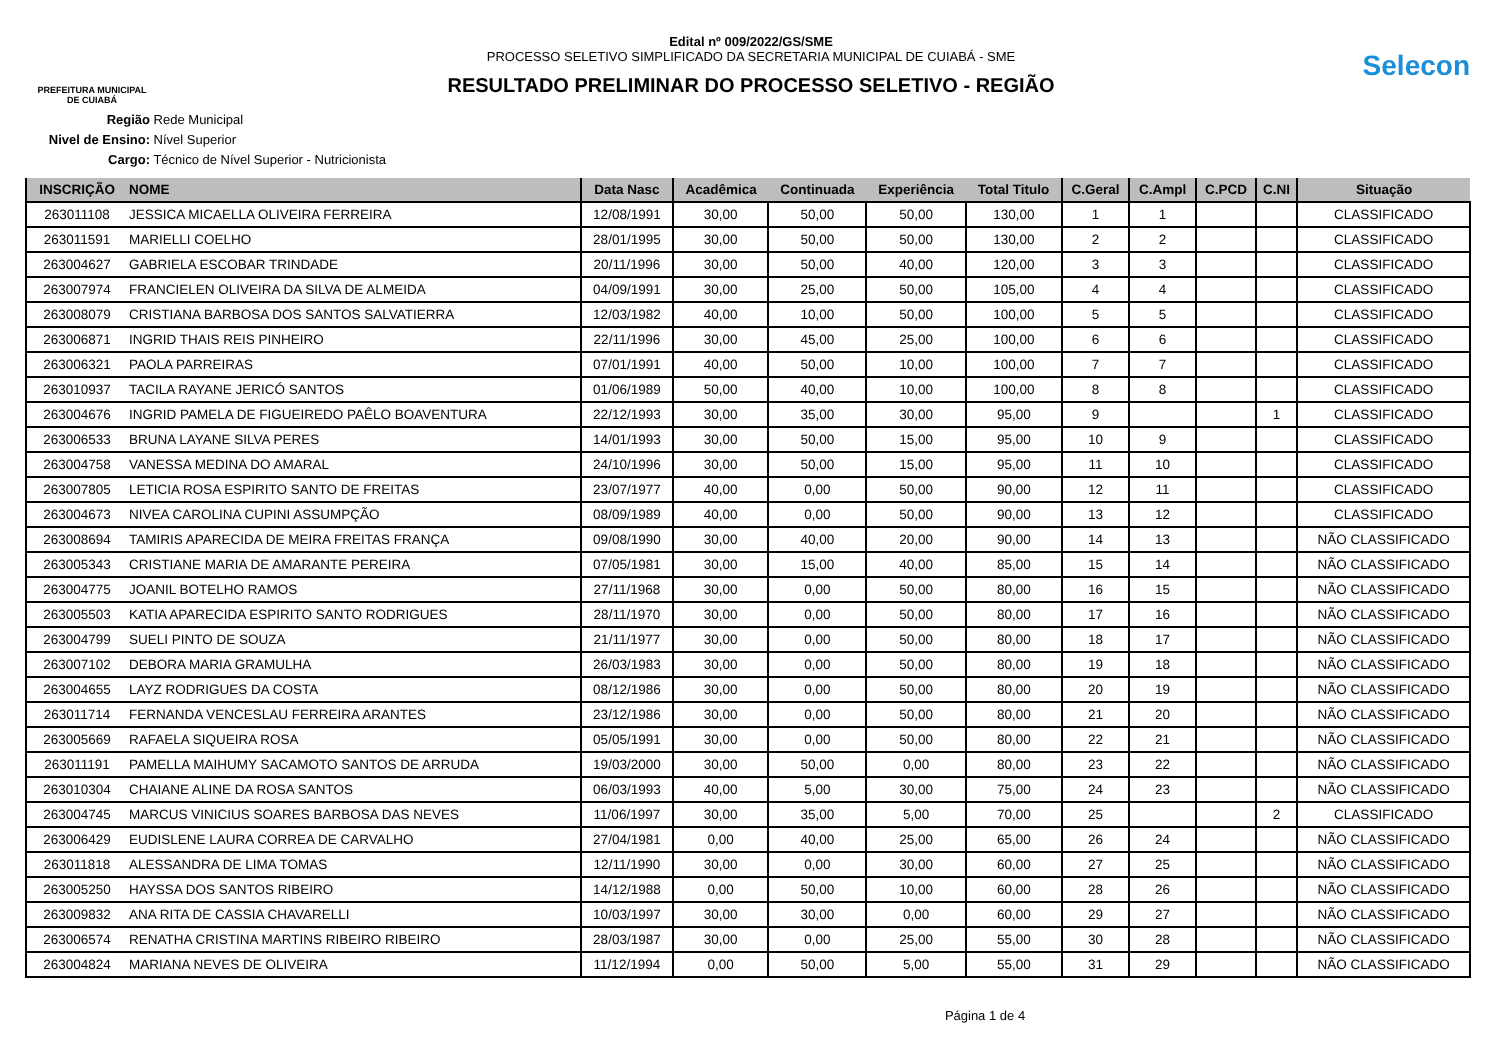PREFEITURA MUNICIPAL
DE CUIABÁ
Edital nº 009/2022/GS/SME
PROCESSO SELETIVO SIMPLIFICADO DA SECRETARIA MUNICIPAL DE CUIABÁ - SME
RESULTADO PRELIMINAR DO PROCESSO SELETIVO - REGIÃO
Selecon
Região Rede Municipal
Nivel de Ensino: Nível Superior
Cargo: Técnico de Nível Superior - Nutricionista
| INSCRIÇÃO | NOME | Data Nasc | Acadêmica | Continuada | Experiência | Total Titulo | C.Geral | C.Ampl | C.PCD | C.NI | Situação |
| --- | --- | --- | --- | --- | --- | --- | --- | --- | --- | --- | --- |
| 263011108 | JESSICA MICAELLA OLIVEIRA FERREIRA | 12/08/1991 | 30,00 | 50,00 | 50,00 | 130,00 | 1 | 1 | | | CLASSIFICADO |
| 263011591 | MARIELLI COELHO | 28/01/1995 | 30,00 | 50,00 | 50,00 | 130,00 | 2 | 2 | | | CLASSIFICADO |
| 263004627 | GABRIELA ESCOBAR TRINDADE | 20/11/1996 | 30,00 | 50,00 | 40,00 | 120,00 | 3 | 3 | | | CLASSIFICADO |
| 263007974 | FRANCIELEN OLIVEIRA DA SILVA DE ALMEIDA | 04/09/1991 | 30,00 | 25,00 | 50,00 | 105,00 | 4 | 4 | | | CLASSIFICADO |
| 263008079 | CRISTIANA BARBOSA DOS SANTOS SALVATIERRA | 12/03/1982 | 40,00 | 10,00 | 50,00 | 100,00 | 5 | 5 | | | CLASSIFICADO |
| 263006871 | INGRID THAIS REIS PINHEIRO | 22/11/1996 | 30,00 | 45,00 | 25,00 | 100,00 | 6 | 6 | | | CLASSIFICADO |
| 263006321 | PAOLA PARREIRAS | 07/01/1991 | 40,00 | 50,00 | 10,00 | 100,00 | 7 | 7 | | | CLASSIFICADO |
| 263010937 | TACILA RAYANE JERICÓ SANTOS | 01/06/1989 | 50,00 | 40,00 | 10,00 | 100,00 | 8 | 8 | | | CLASSIFICADO |
| 263004676 | INGRID PAMELA DE FIGUEIREDO PAÊLO BOAVENTURA | 22/12/1993 | 30,00 | 35,00 | 30,00 | 95,00 | 9 | | | 1 | CLASSIFICADO |
| 263006533 | BRUNA LAYANE SILVA PERES | 14/01/1993 | 30,00 | 50,00 | 15,00 | 95,00 | 10 | 9 | | | CLASSIFICADO |
| 263004758 | VANESSA MEDINA DO AMARAL | 24/10/1996 | 30,00 | 50,00 | 15,00 | 95,00 | 11 | 10 | | | CLASSIFICADO |
| 263007805 | LETICIA ROSA ESPIRITO SANTO DE FREITAS | 23/07/1977 | 40,00 | 0,00 | 50,00 | 90,00 | 12 | 11 | | | CLASSIFICADO |
| 263004673 | NIVEA CAROLINA CUPINI ASSUMPÇÃO | 08/09/1989 | 40,00 | 0,00 | 50,00 | 90,00 | 13 | 12 | | | CLASSIFICADO |
| 263008694 | TAMIRIS APARECIDA DE MEIRA FREITAS FRANÇA | 09/08/1990 | 30,00 | 40,00 | 20,00 | 90,00 | 14 | 13 | | | NÃO CLASSIFICADO |
| 263005343 | CRISTIANE MARIA DE AMARANTE PEREIRA | 07/05/1981 | 30,00 | 15,00 | 40,00 | 85,00 | 15 | 14 | | | NÃO CLASSIFICADO |
| 263004775 | JOANIL BOTELHO RAMOS | 27/11/1968 | 30,00 | 0,00 | 50,00 | 80,00 | 16 | 15 | | | NÃO CLASSIFICADO |
| 263005503 | KATIA APARECIDA ESPIRITO SANTO RODRIGUES | 28/11/1970 | 30,00 | 0,00 | 50,00 | 80,00 | 17 | 16 | | | NÃO CLASSIFICADO |
| 263004799 | SUELI PINTO DE SOUZA | 21/11/1977 | 30,00 | 0,00 | 50,00 | 80,00 | 18 | 17 | | | NÃO CLASSIFICADO |
| 263007102 | DEBORA MARIA GRAMULHA | 26/03/1983 | 30,00 | 0,00 | 50,00 | 80,00 | 19 | 18 | | | NÃO CLASSIFICADO |
| 263004655 | LAYZ RODRIGUES DA COSTA | 08/12/1986 | 30,00 | 0,00 | 50,00 | 80,00 | 20 | 19 | | | NÃO CLASSIFICADO |
| 263011714 | FERNANDA VENCESLAU FERREIRA ARANTES | 23/12/1986 | 30,00 | 0,00 | 50,00 | 80,00 | 21 | 20 | | | NÃO CLASSIFICADO |
| 263005669 | RAFAELA SIQUEIRA ROSA | 05/05/1991 | 30,00 | 0,00 | 50,00 | 80,00 | 22 | 21 | | | NÃO CLASSIFICADO |
| 263011191 | PAMELLA MAIHUMY SACAMOTO SANTOS DE ARRUDA | 19/03/2000 | 30,00 | 50,00 | 0,00 | 80,00 | 23 | 22 | | | NÃO CLASSIFICADO |
| 263010304 | CHAIANE ALINE DA ROSA SANTOS | 06/03/1993 | 40,00 | 5,00 | 30,00 | 75,00 | 24 | 23 | | | NÃO CLASSIFICADO |
| 263004745 | MARCUS VINICIUS SOARES BARBOSA DAS NEVES | 11/06/1997 | 30,00 | 35,00 | 5,00 | 70,00 | 25 | | | 2 | CLASSIFICADO |
| 263006429 | EUDISLENE LAURA CORREA DE CARVALHO | 27/04/1981 | 0,00 | 40,00 | 25,00 | 65,00 | 26 | 24 | | | NÃO CLASSIFICADO |
| 263011818 | ALESSANDRA DE LIMA TOMAS | 12/11/1990 | 30,00 | 0,00 | 30,00 | 60,00 | 27 | 25 | | | NÃO CLASSIFICADO |
| 263005250 | HAYSSA DOS SANTOS RIBEIRO | 14/12/1988 | 0,00 | 50,00 | 10,00 | 60,00 | 28 | 26 | | | NÃO CLASSIFICADO |
| 263009832 | ANA RITA DE CASSIA CHAVARELLI | 10/03/1997 | 30,00 | 30,00 | 0,00 | 60,00 | 29 | 27 | | | NÃO CLASSIFICADO |
| 263006574 | RENATHA CRISTINA MARTINS RIBEIRO RIBEIRO | 28/03/1987 | 30,00 | 0,00 | 25,00 | 55,00 | 30 | 28 | | | NÃO CLASSIFICADO |
| 263004824 | MARIANA NEVES DE OLIVEIRA | 11/12/1994 | 0,00 | 50,00 | 5,00 | 55,00 | 31 | 29 | | | NÃO CLASSIFICADO |
Página 1 de 4